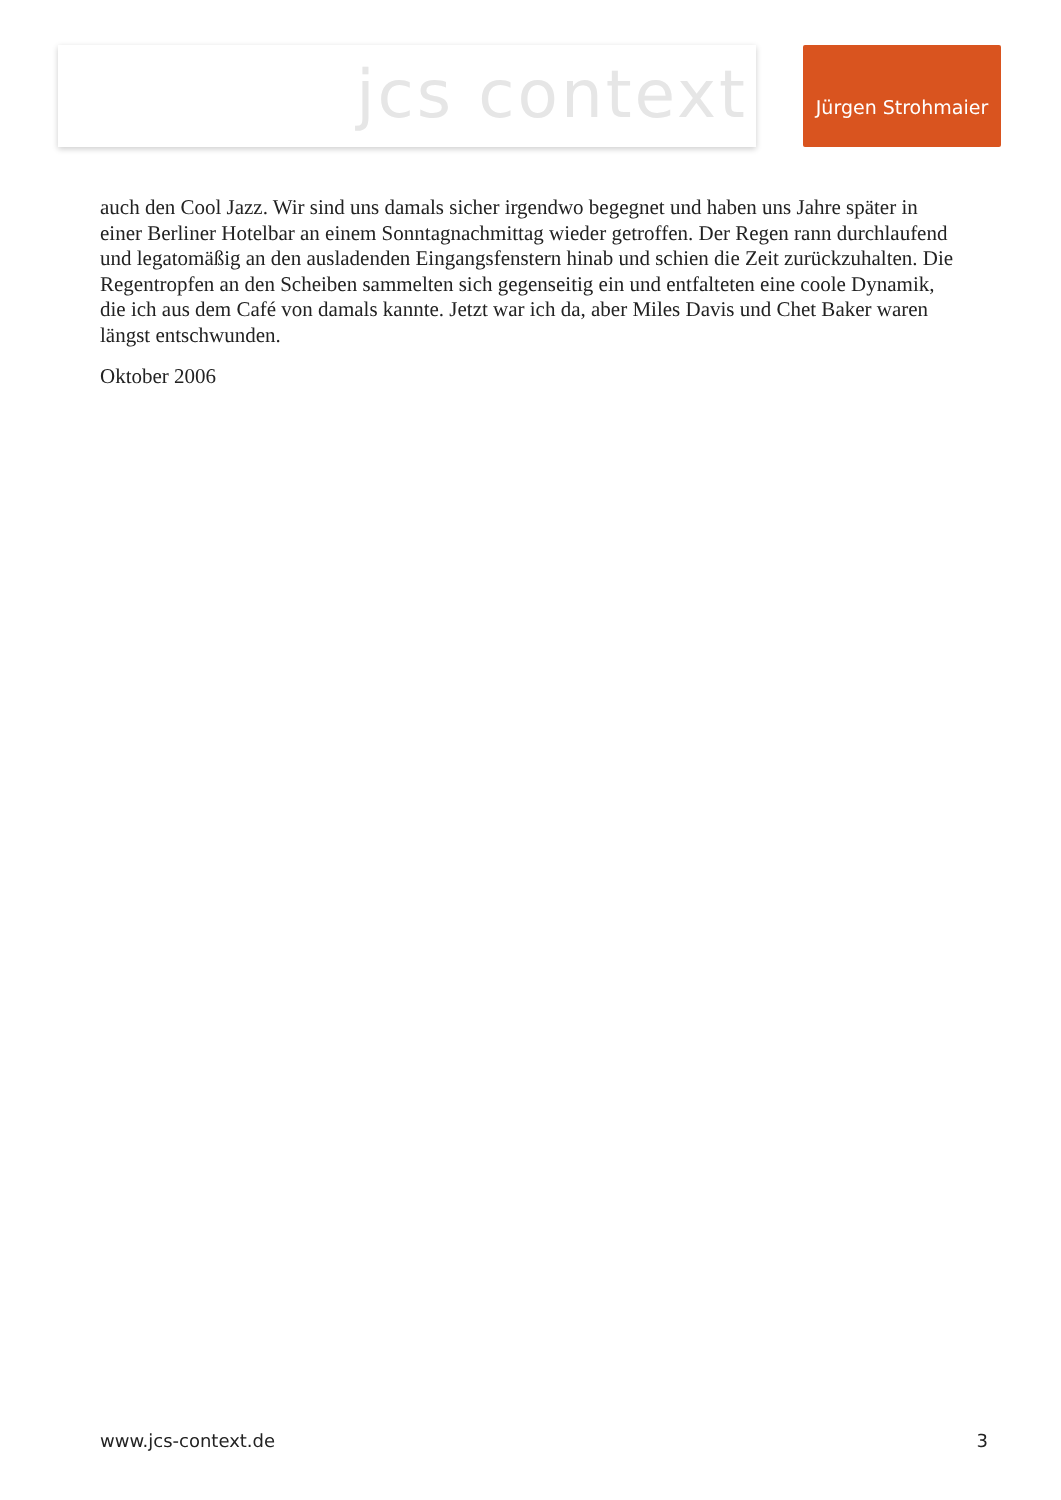jcs context Jürgen Strohmaier
auch den Cool Jazz. Wir sind uns damals sicher irgendwo begegnet und haben uns Jahre später in einer Berliner Hotelbar an einem Sonntagnachmittag wieder getroffen. Der Regen rann durchlaufend und legatomäßig an den ausladenden Eingangsfenstern hinab und schien die Zeit zurückzuhalten. Die Regentropfen an den Scheiben sammelten sich gegenseitig ein und entfalteten eine coole Dynamik, die ich aus dem Café von damals kannte. Jetzt war ich da, aber Miles Davis und Chet Baker waren längst entschwunden.
Oktober 2006
www.jcs-context.de 3